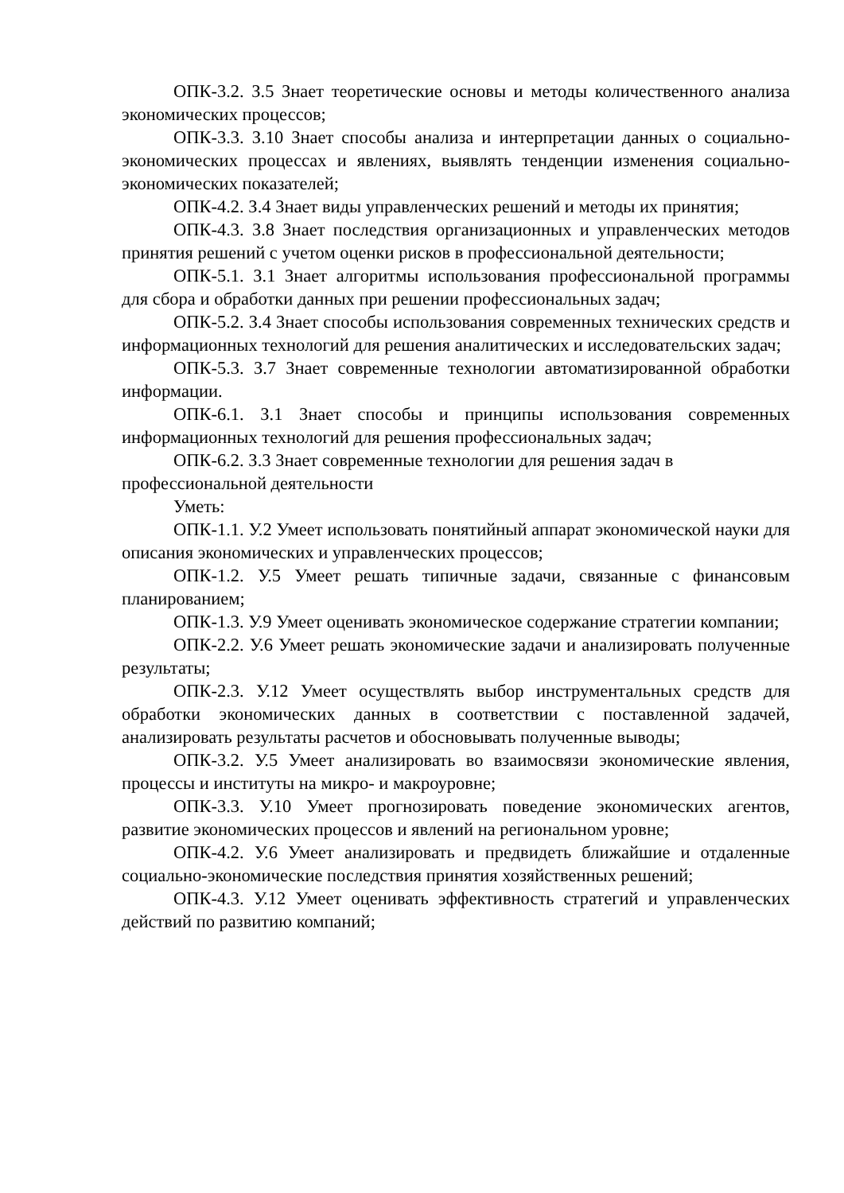ОПК-3.2. З.5 Знает теоретические основы и методы количественного анализа экономических процессов;
ОПК-3.3. З.10 Знает способы анализа и интерпретации данных о социально-экономических процессах и явлениях, выявлять тенденции изменения социально-экономических показателей;
ОПК-4.2. З.4 Знает виды управленческих решений и методы их принятия;
ОПК-4.3. З.8 Знает последствия организационных и управленческих методов принятия решений с учетом оценки рисков в профессиональной деятельности;
ОПК-5.1. З.1 Знает алгоритмы использования профессиональной программы для сбора и обработки данных при решении профессиональных задач;
ОПК-5.2. З.4 Знает способы использования современных технических средств и информационных технологий для решения аналитических и исследовательских задач;
ОПК-5.3. З.7 Знает современные технологии автоматизированной обработки информации.
ОПК-6.1. З.1 Знает способы и принципы использования современных информационных технологий для решения профессиональных задач;
ОПК-6.2. З.3 Знает современные технологии для решения задач в профессиональной деятельности
Уметь:
ОПК-1.1. У.2 Умеет использовать понятийный аппарат экономической науки для описания экономических и управленческих процессов;
ОПК-1.2. У.5 Умеет решать типичные задачи, связанные с финансовым планированием;
ОПК-1.3. У.9 Умеет оценивать экономическое содержание стратегии компании;
ОПК-2.2. У.6 Умеет решать экономические задачи и анализировать полученные результаты;
ОПК-2.3. У.12 Умеет осуществлять выбор инструментальных средств для обработки экономических данных в соответствии с поставленной задачей, анализировать результаты расчетов и обосновывать полученные выводы;
ОПК-3.2. У.5 Умеет анализировать во взаимосвязи экономические явления, процессы и институты на микро- и макроуровне;
ОПК-3.3. У.10 Умеет прогнозировать поведение экономических агентов, развитие экономических процессов и явлений на региональном уровне;
ОПК-4.2. У.6 Умеет анализировать и предвидеть ближайшие и отдаленные социально-экономические последствия принятия хозяйственных решений;
ОПК-4.3. У.12 Умеет оценивать эффективность стратегий и управленческих действий по развитию компаний;